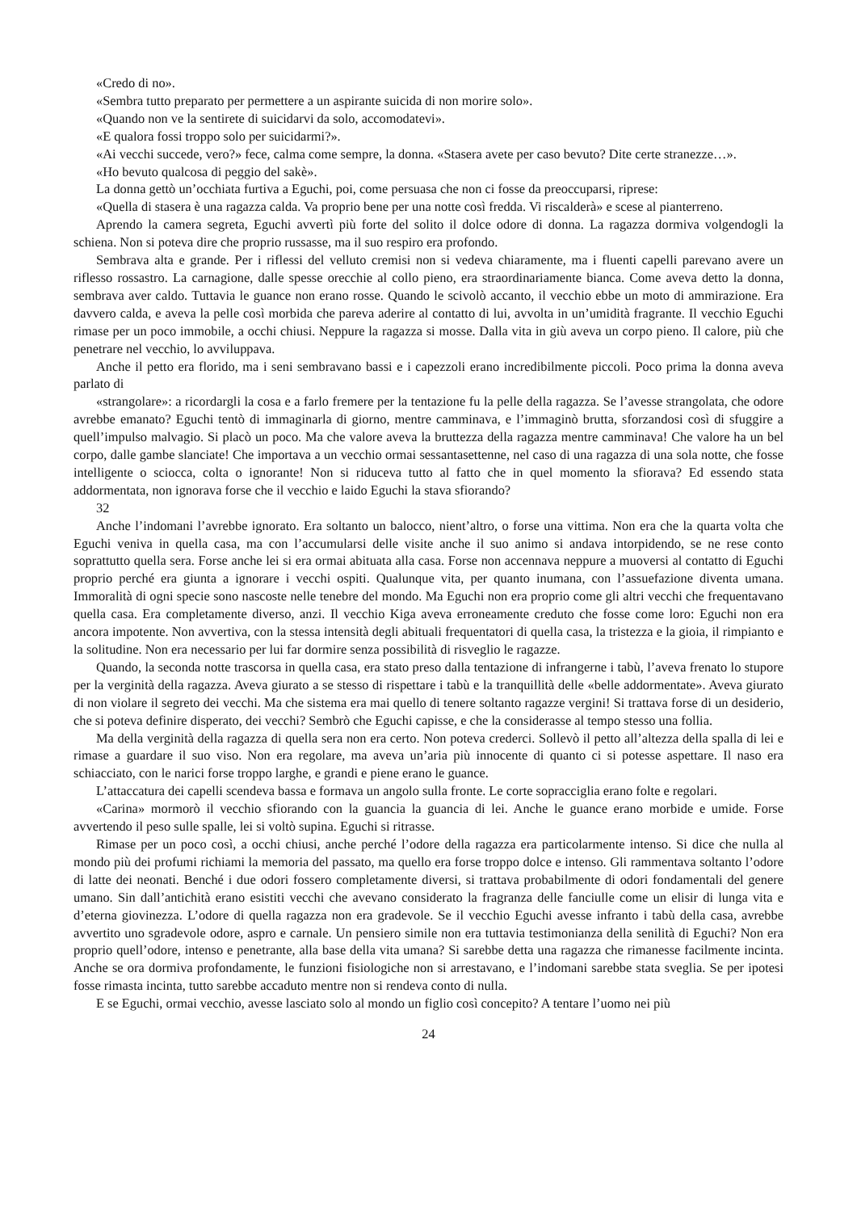«Credo di no».
«Sembra tutto preparato per permettere a un aspirante suicida di non morire solo».
«Quando non ve la sentirete di suicidarvi da solo, accomodatevi».
«E qualora fossi troppo solo per suicidarmi?».
«Ai vecchi succede, vero?» fece, calma come sempre, la donna. «Stasera avete per caso bevuto? Dite certe stranezze…».
«Ho bevuto qualcosa di peggio del sakè».
La donna gettò un’occhiata furtiva a Eguchi, poi, come persuasa che non ci fosse da preoccuparsi, riprese:
«Quella di stasera è una ragazza calda. Va proprio bene per una notte così fredda. Vi riscalderà» e scese al pianterreno.
Aprendo la camera segreta, Eguchi avvertì più forte del solito il dolce odore di donna. La ragazza dormiva volgendogli la schiena. Non si poteva dire che proprio russasse, ma il suo respiro era profondo.
Sembrava alta e grande. Per i riflessi del velluto cremisi non si vedeva chiaramente, ma i fluenti capelli parevano avere un riflesso rossastro. La carnagione, dalle spesse orecchie al collo pieno, era straordinariamente bianca. Come aveva detto la donna, sembrava aver caldo. Tuttavia le guance non erano rosse. Quando le scivolò accanto, il vecchio ebbe un moto di ammirazione. Era davvero calda, e aveva la pelle così morbida che pareva aderire al contatto di lui, avvolta in un’umidità fragrante. Il vecchio Eguchi rimase per un poco immobile, a occhi chiusi. Neppure la ragazza si mosse. Dalla vita in giù aveva un corpo pieno. Il calore, più che penetrare nel vecchio, lo avviluppava.
Anche il petto era florido, ma i seni sembravano bassi e i capezzoli erano incredibilmente piccoli. Poco prima la donna aveva parlato di
«strangolare»: a ricordargli la cosa e a farlo fremere per la tentazione fu la pelle della ragazza. Se l’avesse strangolata, che odore avrebbe emanato? Eguchi tentò di immaginarla di giorno, mentre camminava, e l’immaginò brutta, sforzandosi così di sfuggire a quell’impulso malvagio. Si placò un poco. Ma che valore aveva la bruttezza della ragazza mentre camminava! Che valore ha un bel corpo, dalle gambe slanciate! Che importava a un vecchio ormai sessantasettenne, nel caso di una ragazza di una sola notte, che fosse intelligente o sciocca, colta o ignorante! Non si riduceva tutto al fatto che in quel momento la sfiorava? Ed essendo stata addormentata, non ignorava forse che il vecchio e laido Eguchi la stava sfiorando?
32
Anche l’indomani l’avrebbe ignorato. Era soltanto un balocco, nient’altro, o forse una vittima. Non era che la quarta volta che Eguchi veniva in quella casa, ma con l’accumularsi delle visite anche il suo animo si andava intorpidendo, se ne rese conto soprattutto quella sera. Forse anche lei si era ormai abituata alla casa. Forse non accennava neppure a muoversi al contatto di Eguchi proprio perché era giunta a ignorare i vecchi ospiti. Qualunque vita, per quanto inumana, con l’assuefazione diventa umana. Immoralità di ogni specie sono nascoste nelle tenebre del mondo. Ma Eguchi non era proprio come gli altri vecchi che frequentavano quella casa. Era completamente diverso, anzi. Il vecchio Kiga aveva erroneamente creduto che fosse come loro: Eguchi non era ancora impotente. Non avvertiva, con la stessa intensità degli abituali frequentatori di quella casa, la tristezza e la gioia, il rimpianto e la solitudine. Non era necessario per lui far dormire senza possibilità di risveglio le ragazze.
Quando, la seconda notte trascorsa in quella casa, era stato preso dalla tentazione di infrangerne i tabù, l’aveva frenato lo stupore per la verginità della ragazza. Aveva giurato a se stesso di rispettare i tabù e la tranquillità delle «belle addormentate». Aveva giurato di non violare il segreto dei vecchi. Ma che sistema era mai quello di tenere soltanto ragazze vergini! Si trattava forse di un desiderio, che si poteva definire disperato, dei vecchi? Sembrò che Eguchi capisse, e che la considerasse al tempo stesso una follia.
Ma della verginità della ragazza di quella sera non era certo. Non poteva crederci. Sollevò il petto all’altezza della spalla di lei e rimase a guardare il suo viso. Non era regolare, ma aveva un’aria più innocente di quanto ci si potesse aspettare. Il naso era schiacciato, con le narici forse troppo larghe, e grandi e piene erano le guance.
L’attaccatura dei capelli scendeva bassa e formava un angolo sulla fronte. Le corte sopracciglia erano folte e regolari.
«Carina» mormorò il vecchio sfiorando con la guancia la guancia di lei. Anche le guance erano morbide e umide. Forse avvertendo il peso sulle spalle, lei si voltò supina. Eguchi si ritrasse.
Rimase per un poco così, a occhi chiusi, anche perché l’odore della ragazza era particolarmente intenso. Si dice che nulla al mondo più dei profumi richiami la memoria del passato, ma quello era forse troppo dolce e intenso. Gli rammentava soltanto l’odore di latte dei neonati. Benché i due odori fossero completamente diversi, si trattava probabilmente di odori fondamentali del genere umano. Sin dall’antichità erano esistiti vecchi che avevano considerato la fragranza delle fanciulle come un elisir di lunga vita e d’eterna giovinezza. L’odore di quella ragazza non era gradevole. Se il vecchio Eguchi avesse infranto i tabù della casa, avrebbe avvertito uno sgradevole odore, aspro e carnale. Un pensiero simile non era tuttavia testimonianza della senilità di Eguchi? Non era proprio quell’odore, intenso e penetrante, alla base della vita umana? Si sarebbe detta una ragazza che rimanesse facilmente incinta. Anche se ora dormiva profondamente, le funzioni fisiologiche non si arrestavano, e l’indomani sarebbe stata sveglia. Se per ipotesi fosse rimasta incinta, tutto sarebbe accaduto mentre non si rendeva conto di nulla.
E se Eguchi, ormai vecchio, avesse lasciato solo al mondo un figlio così concepito? A tentare l’uomo nei più
24